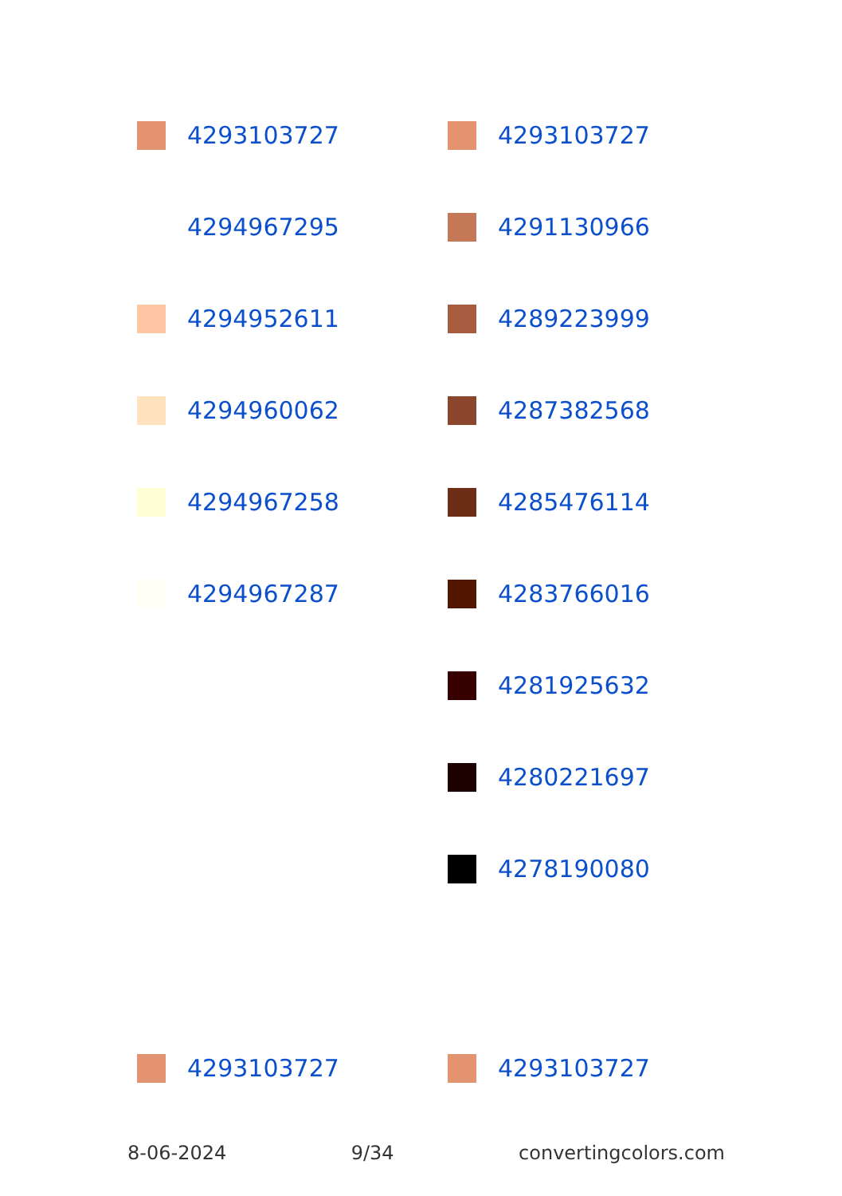4293103727
4294967295
4294952611
4294960062
4294967258
4294967287
4293103727
4291130966
4289223999
4287382568
4285476114
4283766016
4281925632
4280221697
4278190080
4293103727 4293103727
8-06-2024 9/34 convertingcolors.com